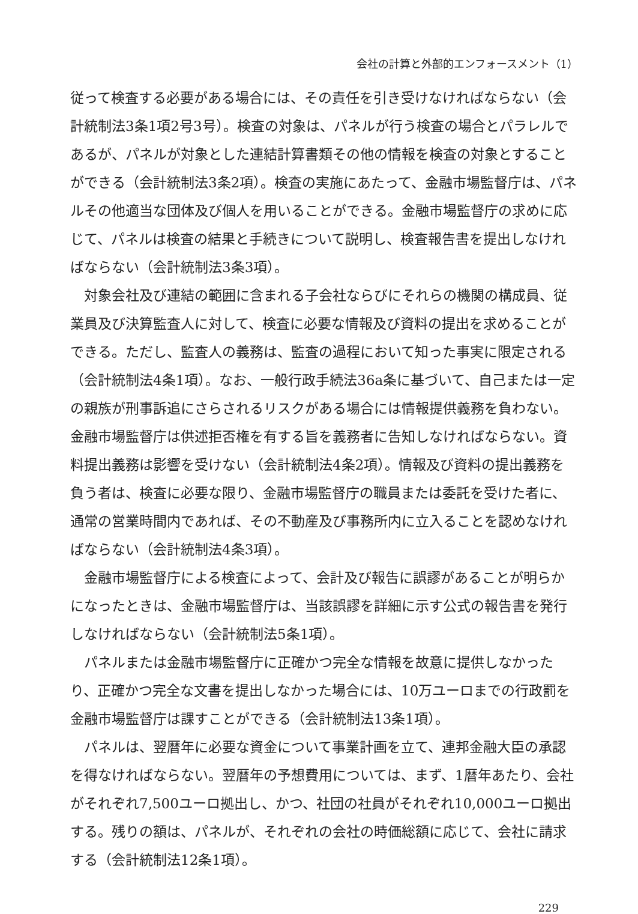会社の計算と外部的エンフォースメント（1）
従って検査する必要がある場合には、その責任を引き受けなければならない（会計統制法3条1項2号3号）。検査の対象は、パネルが行う検査の場合とパラレルであるが、パネルが対象とした連結計算書類その他の情報を検査の対象とすることができる（会計統制法3条2項）。検査の実施にあたって、金融市場監督庁は、パネルその他適当な団体及び個人を用いることができる。金融市場監督庁の求めに応じて、パネルは検査の結果と手続きについて説明し、検査報告書を提出しなければならない（会計統制法3条3項）。
対象会社及び連結の範囲に含まれる子会社ならびにそれらの機関の構成員、従業員及び決算監査人に対して、検査に必要な情報及び資料の提出を求めることができる。ただし、監査人の義務は、監査の過程において知った事実に限定される（会計統制法4条1項）。なお、一般行政手続法36a条に基づいて、自己または一定の親族が刑事訴追にさらされるリスクがある場合には情報提供義務を負わない。金融市場監督庁は供述拒否権を有する旨を義務者に告知しなければならない。資料提出義務は影響を受けない（会計統制法4条2項）。情報及び資料の提出義務を負う者は、検査に必要な限り、金融市場監督庁の職員または委託を受けた者に、通常の営業時間内であれば、その不動産及び事務所内に立入ることを認めなければならない（会計統制法4条3項）。
金融市場監督庁による検査によって、会計及び報告に誤謬があることが明らかになったときは、金融市場監督庁は、当該誤謬を詳細に示す公式の報告書を発行しなければならない（会計統制法5条1項）。
パネルまたは金融市場監督庁に正確かつ完全な情報を故意に提供しなかったり、正確かつ完全な文書を提出しなかった場合には、10万ユーロまでの行政罰を金融市場監督庁は課すことができる（会計統制法13条1項）。
パネルは、翌暦年に必要な資金について事業計画を立て、連邦金融大臣の承認を得なければならない。翌暦年の予想費用については、まず、1暦年あたり、会社がそれぞれ7,500ユーロ拠出し、かつ、社団の社員がそれぞれ10,000ユーロ拠出する。残りの額は、パネルが、それぞれの会社の時価総額に応じて、会社に請求する（会計統制法12条1項）。
229